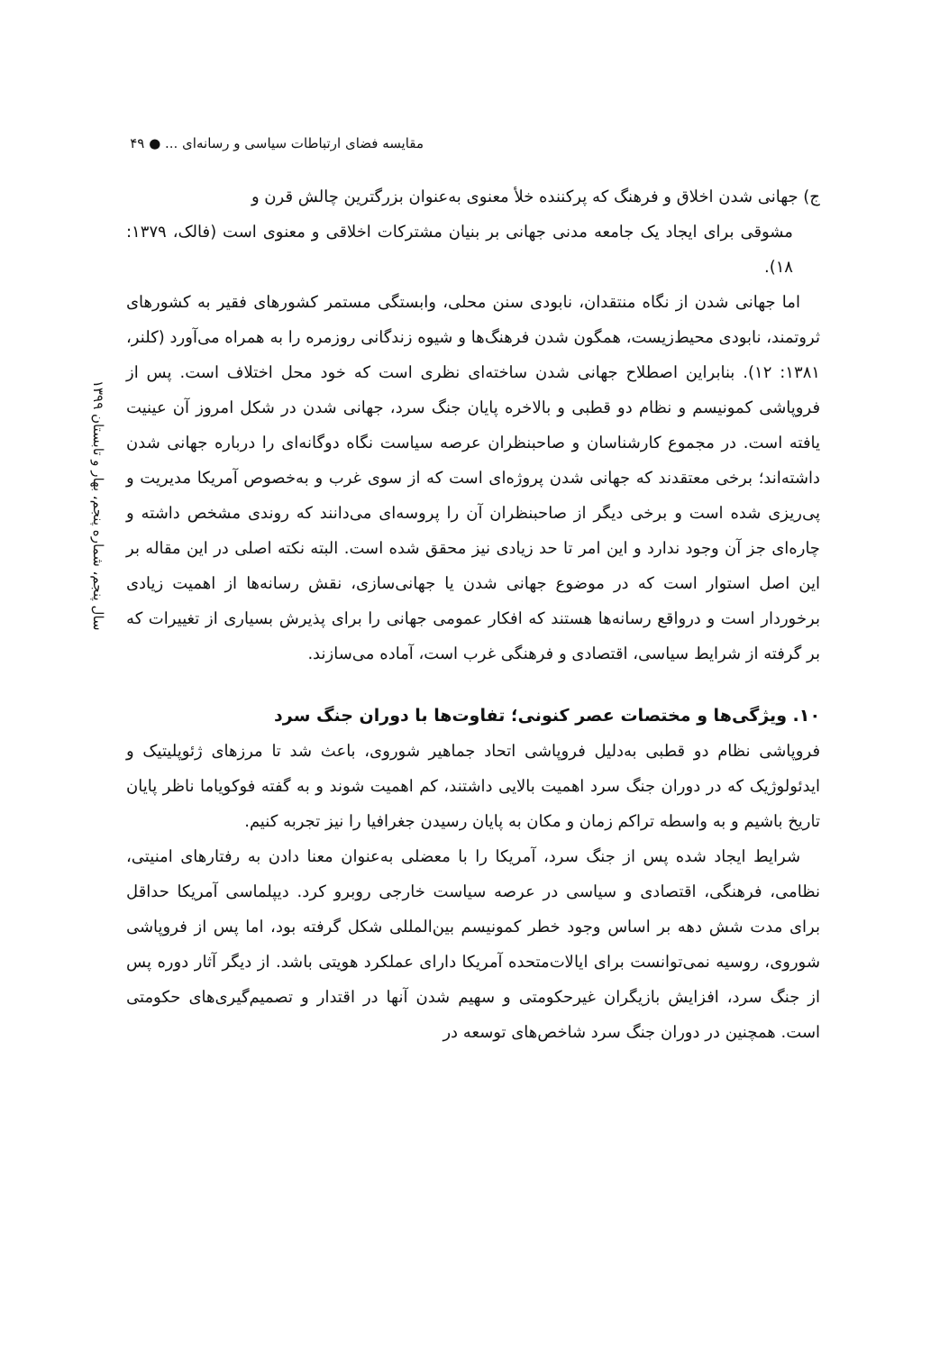مقایسه فضای ارتباطات سیاسی و رسانه‌ای ... ● ۴۹
سال پنجم، شماره پنجم، بهار و تابستان ۱۳۹۹
ج) جهانی شدن اخلاق و فرهنگ که پرکننده خلأ معنوی به‌عنوان بزرگترین چالش قرن و
مشوقی برای ایجاد یک جامعه مدنی جهانی بر بنیان مشترکات اخلاقی و معنوی است (فالک، ۱۳۷۹: ۱۸).
اما جهانی شدن از نگاه منتقدان، نابودی سنن محلی، وابستگی مستمر کشورهای فقیر به کشورهای ثروتمند، نابودی محیط‌زیست، همگون شدن فرهنگ‌ها و شیوه زندگانی روزمره را به همراه می‌آورد (کلنر، ۱۳۸۱: ۱۲). بنابراین اصطلاح جهانی شدن ساخته‌ای نظری است که خود محل اختلاف است. پس از فروپاشی کمونیسم و نظام دو قطبی و بالاخره پایان جنگ سرد، جهانی شدن در شکل امروز آن عینیت یافته است. در مجموع کارشناسان و صاحبنظران عرصه سیاست نگاه دوگانه‌ای را درباره جهانی شدن داشته‌اند؛ برخی معتقدند که جهانی شدن پروژه‌ای است که از سوی غرب و به‌خصوص آمریکا مدیریت و پی‌ریزی شده است و برخی دیگر از صاحبنظران آن را پروسه‌ای می‌دانند که روندی مشخص داشته و چاره‌ای جز آن وجود ندارد و این امر تا حد زیادی نیز محقق شده است. البته نکته اصلی در این مقاله بر این اصل استوار است که در موضوع جهانی شدن یا جهانی‌سازی، نقش رسانه‌ها از اهمیت زیادی برخوردار است و درواقع رسانه‌ها هستند که افکار عمومی جهانی را برای پذیرش بسیاری از تغییرات که بر گرفته از شرایط سیاسی، اقتصادی و فرهنگی غرب است، آماده می‌سازند.
۱۰. ویژگی‌ها و مختصات عصر کنونی؛ تفاوت‌ها با دوران جنگ سرد
فروپاشی نظام دو قطبی به‌دلیل فروپاشی اتحاد جماهیر شوروی، باعث شد تا مرزهای ژئوپلیتیک و ایدئولوژیک که در دوران جنگ سرد اهمیت بالایی داشتند، کم اهمیت شوند و به گفته فوکویاما ناظر پایان تاریخ باشیم و به واسطه تراکم زمان و مکان به پایان رسیدن جغرافیا را نیز تجربه کنیم.
شرایط ایجاد شده پس از جنگ سرد، آمریکا را با معضلی به‌عنوان معنا دادن به رفتارهای امنیتی، نظامی، فرهنگی، اقتصادی و سیاسی در عرصه سیاست خارجی روبرو کرد. دیپلماسی آمریکا حداقل برای مدت شش دهه بر اساس وجود خطر کمونیسم بین‌المللی شکل گرفته بود، اما پس از فروپاشی شوروی، روسیه نمی‌توانست برای ایالات‌متحده آمریکا دارای عملکرد هویتی باشد. از دیگر آثار دوره پس از جنگ سرد، افزایش بازیگران غیرحکومتی و سهیم شدن آنها در اقتدار و تصمیم‌گیری‌های حکومتی است. همچنین در دوران جنگ سرد شاخص‌های توسعه در